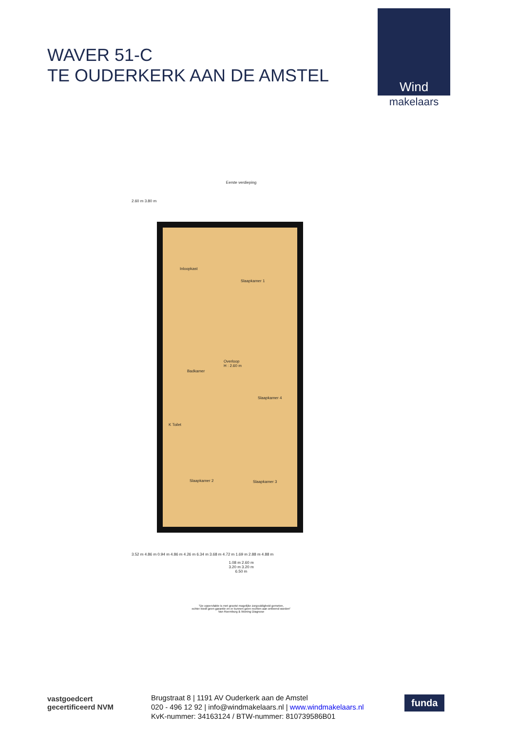WAVER 51-C
TE OUDERKERK AAN DE AMSTEL
Wind
makelaars
Eerste verdieping
2.60 m 3.80 m
Inloopkast
Slaapkamer 1
Badkamer
Overloop
H : 2.60 m
Slaapkamer 4
K Toilet
Slaapkamer 2 Slaapkamer 3
3.52 m 4.86 m 0.94 m 4.86 m 4.26 m 6.34 m 3.68 m 4.72 m 1.69 m 2.88 m 4.88 m
1.08 m 2.60 m
3.20 m 3.20 m
6.50 m
"De oppervlakte is met grootst mogelijke zorgvuldigheid gemeten,
echter biedt geen garantie en er kunnen geen rechten aan ontleend worden"
Van Roemburg & Woning Diagnose
vastgoedcert
gecertificeerd NVM
Brugstraat 8 | 1191 AV Ouderkerk aan de Amstel
020 - 496 12 92 | info@windmakelaars.nl | www.windmakelaars.nl
KvK-nummer: 34163124 / BTW-nummer: 810739586B01
funda